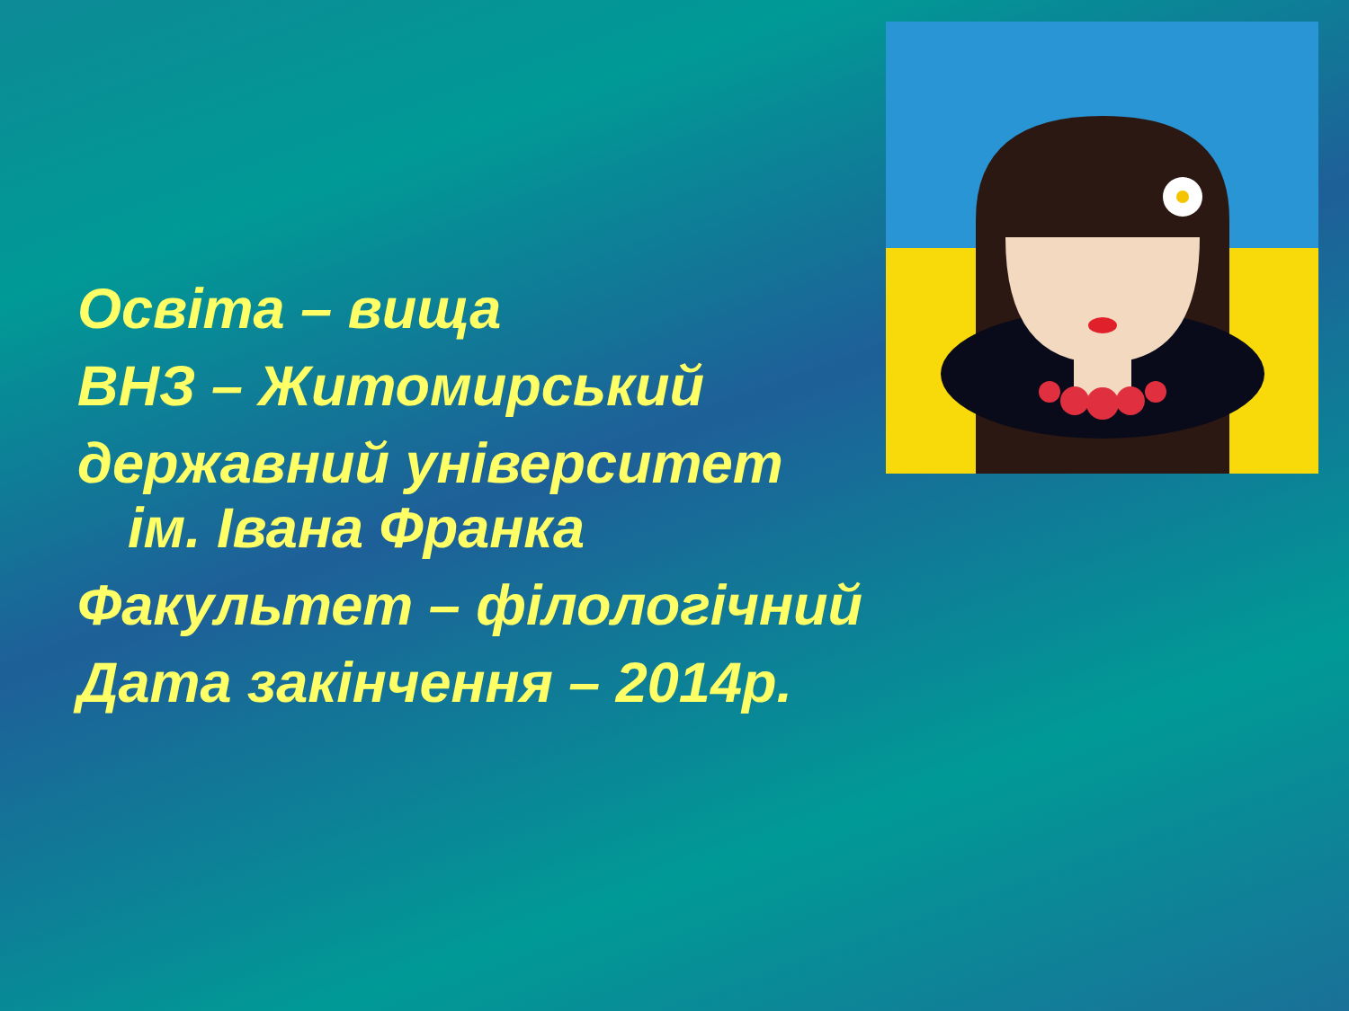Освіта – вища
ВНЗ – Житомирський
державний університет
ім. Івана Франка
Факультет – філологічний
Дата закінчення – 2014р.